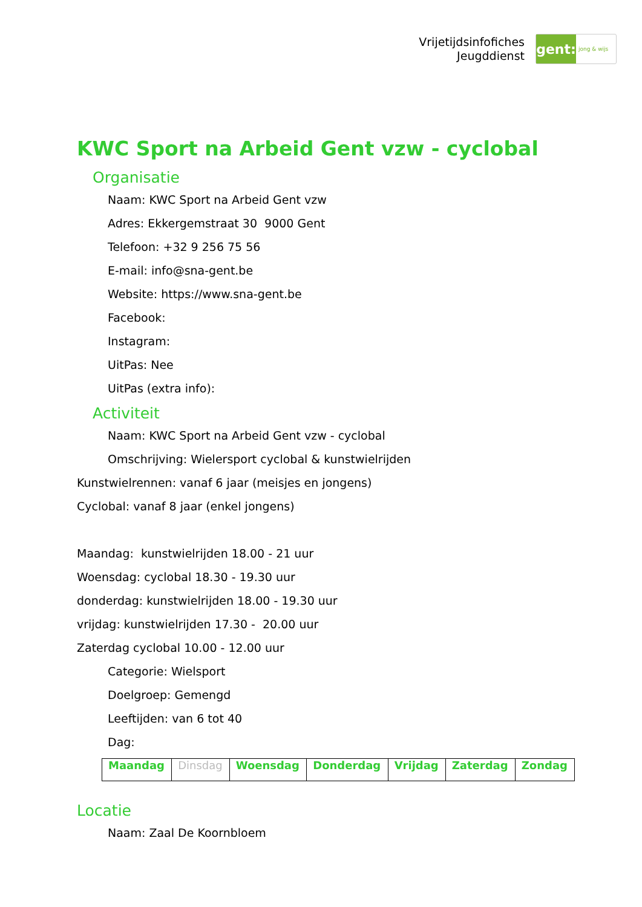Vrijetijdsinfofiches
Jeugddienst
gent:
jong & wijs
KWC Sport na Arbeid Gent vzw - cyclobal
Organisatie
Naam: KWC Sport na Arbeid Gent vzw
Adres: Ekkergemstraat 30 9000 Gent
Telefoon: +32 9 256 75 56
E-mail: info@sna-gent.be
Website: https://www.sna-gent.be
Facebook:
Instagram:
UitPas: Nee
UitPas (extra info):
Activiteit
Naam: KWC Sport na Arbeid Gent vzw - cyclobal
Omschrijving: Wielersport cyclobal & kunstwielrijden
Kunstwielrennen: vanaf 6 jaar (meisjes en jongens)
Cyclobal: vanaf 8 jaar (enkel jongens)
Maandag: kunstwielrijden 18.00 - 21 uur
Woensdag: cyclobal 18.30 - 19.30 uur
donderdag: kunstwielrijden 18.00 - 19.30 uur
vrijdag: kunstwielrijden 17.30 - 20.00 uur
Zaterdag cyclobal 10.00 - 12.00 uur
Categorie: Wielsport
Doelgroep: Gemengd
Leeftijden: van 6 tot 40
Dag:
| Maandag | Dinsdag | Woensdag | Donderdag | Vrijdag | Zaterdag | Zondag |
Locatie
Naam: Zaal De Koornbloem